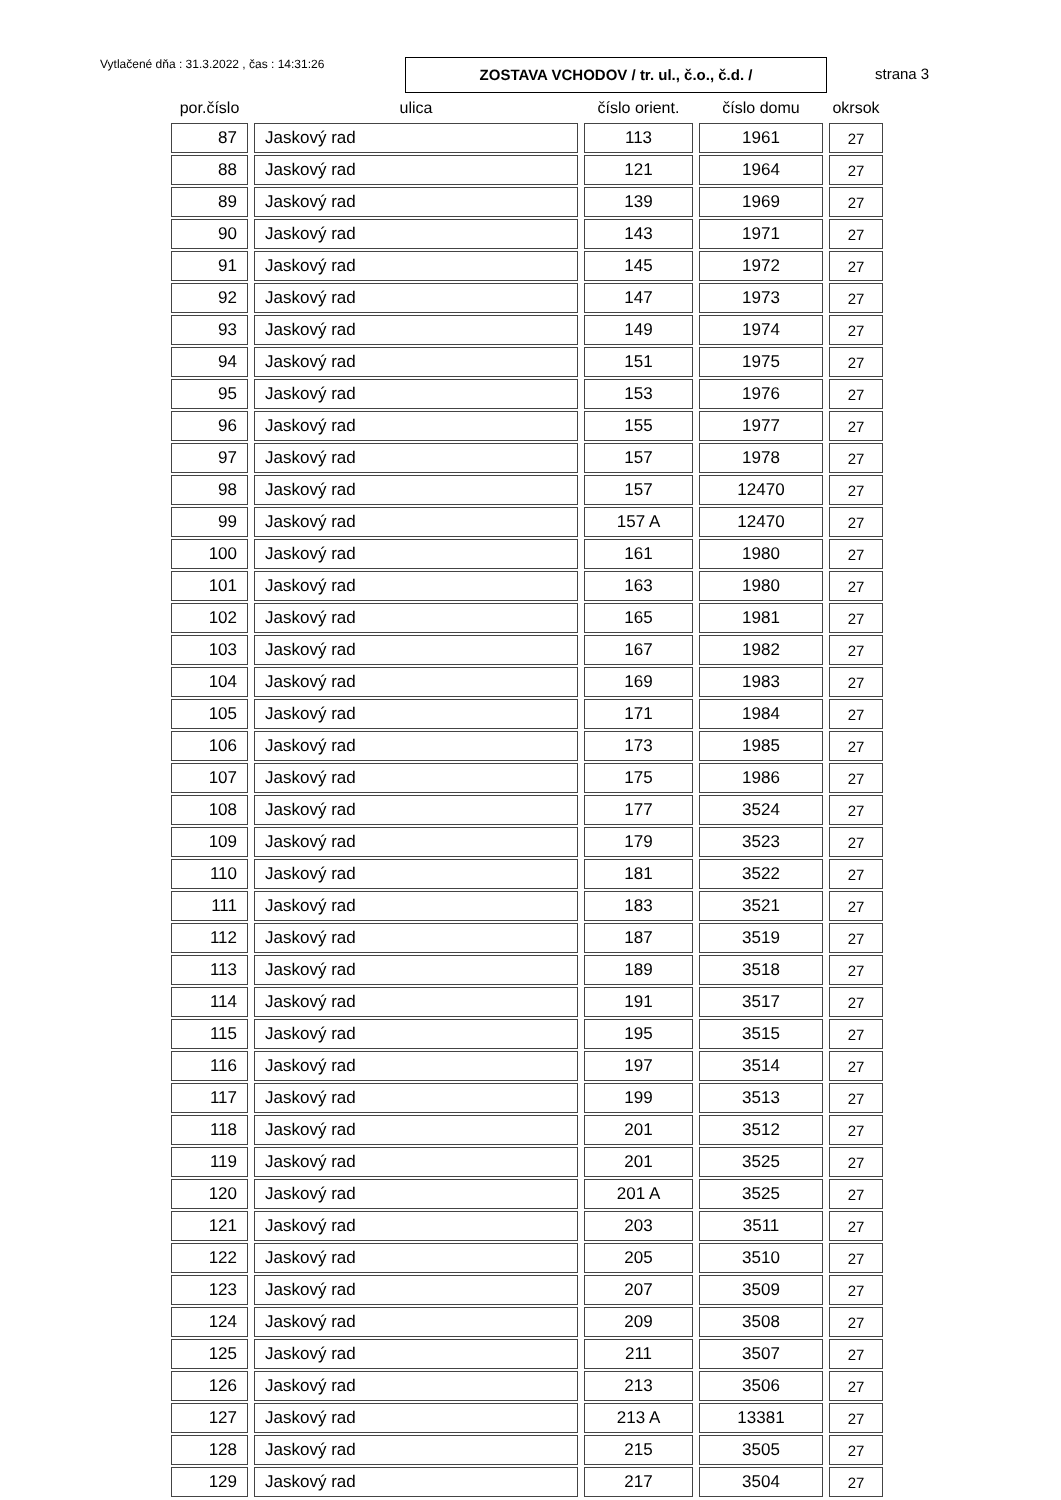Vytlačené dňa : 31.3.2022 , čas : 14:31:26
ZOSTAVA VCHODOV / tr. ul., č.o., č.d. /
strana 3
| por.číslo | ulica | číslo orient. | číslo domu | okrsok |
| --- | --- | --- | --- | --- |
| 87 | Jaskový rad | 113 | 1961 | 27 |
| 88 | Jaskový rad | 121 | 1964 | 27 |
| 89 | Jaskový rad | 139 | 1969 | 27 |
| 90 | Jaskový rad | 143 | 1971 | 27 |
| 91 | Jaskový rad | 145 | 1972 | 27 |
| 92 | Jaskový rad | 147 | 1973 | 27 |
| 93 | Jaskový rad | 149 | 1974 | 27 |
| 94 | Jaskový rad | 151 | 1975 | 27 |
| 95 | Jaskový rad | 153 | 1976 | 27 |
| 96 | Jaskový rad | 155 | 1977 | 27 |
| 97 | Jaskový rad | 157 | 1978 | 27 |
| 98 | Jaskový rad | 157 | 12470 | 27 |
| 99 | Jaskový rad | 157 A | 12470 | 27 |
| 100 | Jaskový rad | 161 | 1980 | 27 |
| 101 | Jaskový rad | 163 | 1980 | 27 |
| 102 | Jaskový rad | 165 | 1981 | 27 |
| 103 | Jaskový rad | 167 | 1982 | 27 |
| 104 | Jaskový rad | 169 | 1983 | 27 |
| 105 | Jaskový rad | 171 | 1984 | 27 |
| 106 | Jaskový rad | 173 | 1985 | 27 |
| 107 | Jaskový rad | 175 | 1986 | 27 |
| 108 | Jaskový rad | 177 | 3524 | 27 |
| 109 | Jaskový rad | 179 | 3523 | 27 |
| 110 | Jaskový rad | 181 | 3522 | 27 |
| 111 | Jaskový rad | 183 | 3521 | 27 |
| 112 | Jaskový rad | 187 | 3519 | 27 |
| 113 | Jaskový rad | 189 | 3518 | 27 |
| 114 | Jaskový rad | 191 | 3517 | 27 |
| 115 | Jaskový rad | 195 | 3515 | 27 |
| 116 | Jaskový rad | 197 | 3514 | 27 |
| 117 | Jaskový rad | 199 | 3513 | 27 |
| 118 | Jaskový rad | 201 | 3512 | 27 |
| 119 | Jaskový rad | 201 | 3525 | 27 |
| 120 | Jaskový rad | 201 A | 3525 | 27 |
| 121 | Jaskový rad | 203 | 3511 | 27 |
| 122 | Jaskový rad | 205 | 3510 | 27 |
| 123 | Jaskový rad | 207 | 3509 | 27 |
| 124 | Jaskový rad | 209 | 3508 | 27 |
| 125 | Jaskový rad | 211 | 3507 | 27 |
| 126 | Jaskový rad | 213 | 3506 | 27 |
| 127 | Jaskový rad | 213 A | 13381 | 27 |
| 128 | Jaskový rad | 215 | 3505 | 27 |
| 129 | Jaskový rad | 217 | 3504 | 27 |